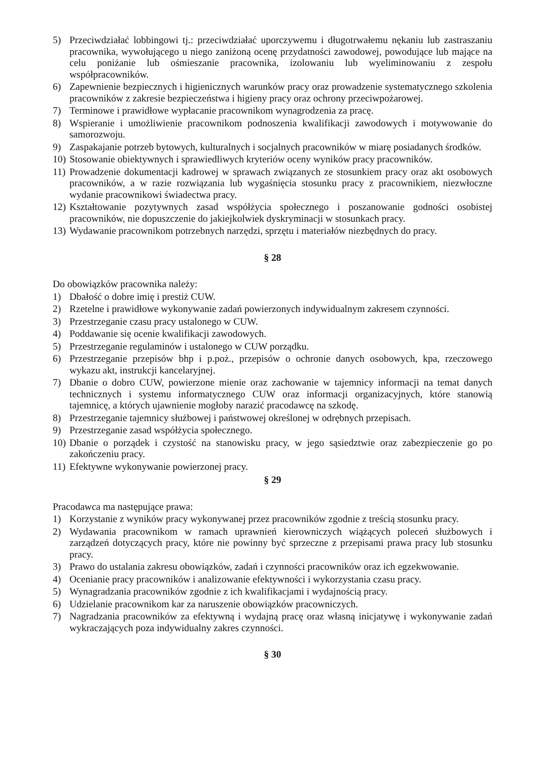5) Przeciwdziałać lobbingowi tj.: przeciwdziałać uporczywemu i długotrwałemu nękaniu lub zastraszaniu pracownika, wywołującego u niego zaniżoną ocenę przydatności zawodowej, powodujące lub mające na celu poniżanie lub ośmieszanie pracownika, izolowaniu lub wyeliminowaniu z zespołu współpracowników.
6) Zapewnienie bezpiecznych i higienicznych warunków pracy oraz prowadzenie systematycznego szkolenia pracowników z zakresie bezpieczeństwa i higieny pracy oraz ochrony przeciwpożarowej.
7) Terminowe i prawidłowe wypłacanie pracownikom wynagrodzenia za pracę.
8) Wspieranie i umożliwienie pracownikom podnoszenia kwalifikacji zawodowych i motywowanie do samorozwoju.
9) Zaspakajanie potrzeb bytowych, kulturalnych i socjalnych pracowników w miarę posiadanych środków.
10) Stosowanie obiektywnych i sprawiedliwych kryteriów oceny wyników pracy pracowników.
11) Prowadzenie dokumentacji kadrowej w sprawach związanych ze stosunkiem pracy oraz akt osobowych pracowników, a w razie rozwiązania lub wygaśnięcia stosunku pracy z pracownikiem, niezwłoczne wydanie pracownikowi świadectwa pracy.
12) Kształtowanie pozytywnych zasad współżycia społecznego i poszanowanie godności osobistej pracowników, nie dopuszczenie do jakiejkolwiek dyskryminacji w stosunkach pracy.
13) Wydawanie pracownikom potrzebnych narzędzi, sprzętu i materiałów niezbędnych do pracy.
§ 28
Do obowiązków pracownika należy:
1) Dbałość o dobre imię i prestiż CUW.
2) Rzetelne i prawidłowe wykonywanie zadań powierzonych indywidualnym zakresem czynności.
3) Przestrzeganie czasu pracy ustalonego w CUW.
4) Poddawanie się ocenie kwalifikacji zawodowych.
5) Przestrzeganie regulaminów i ustalonego w CUW porządku.
6) Przestrzeganie przepisów bhp i p.poż., przepisów o ochronie danych osobowych, kpa, rzeczowego wykazu akt, instrukcji kancelaryjnej.
7) Dbanie o dobro CUW, powierzone mienie oraz zachowanie w tajemnicy informacji na temat danych technicznych i systemu informatycznego CUW oraz informacji organizacyjnych, które stanowią tajemnicę, a których ujawnienie mogłoby narazić pracodawcę na szkodę.
8) Przestrzeganie tajemnicy służbowej i państwowej określonej w odrębnych przepisach.
9) Przestrzeganie zasad współżycia społecznego.
10) Dbanie o porządek i czystość na stanowisku pracy, w jego sąsiedztwie oraz zabezpieczenie go po zakończeniu pracy.
11) Efektywne wykonywanie powierzonej pracy.
§ 29
Pracodawca ma następujące prawa:
1) Korzystanie z wyników pracy wykonywanej przez pracowników zgodnie z treścią stosunku pracy.
2) Wydawania pracownikom w ramach uprawnień kierowniczych wiążących poleceń służbowych i zarządzeń dotyczących pracy, które nie powinny być sprzeczne z przepisami prawa pracy lub stosunku pracy.
3) Prawo do ustalania zakresu obowiązków, zadań i czynności pracowników oraz ich egzekwowanie.
4) Ocenianie pracy pracowników i analizowanie efektywności i wykorzystania czasu pracy.
5) Wynagradzania pracowników zgodnie z ich kwalifikacjami i wydajnością pracy.
6) Udzielanie pracownikom kar za naruszenie obowiązków pracowniczych.
7) Nagradzania pracowników za efektywną i wydajną pracę oraz własną inicjatywę i wykonywanie zadań wykraczających poza indywidualny zakres czynności.
§ 30